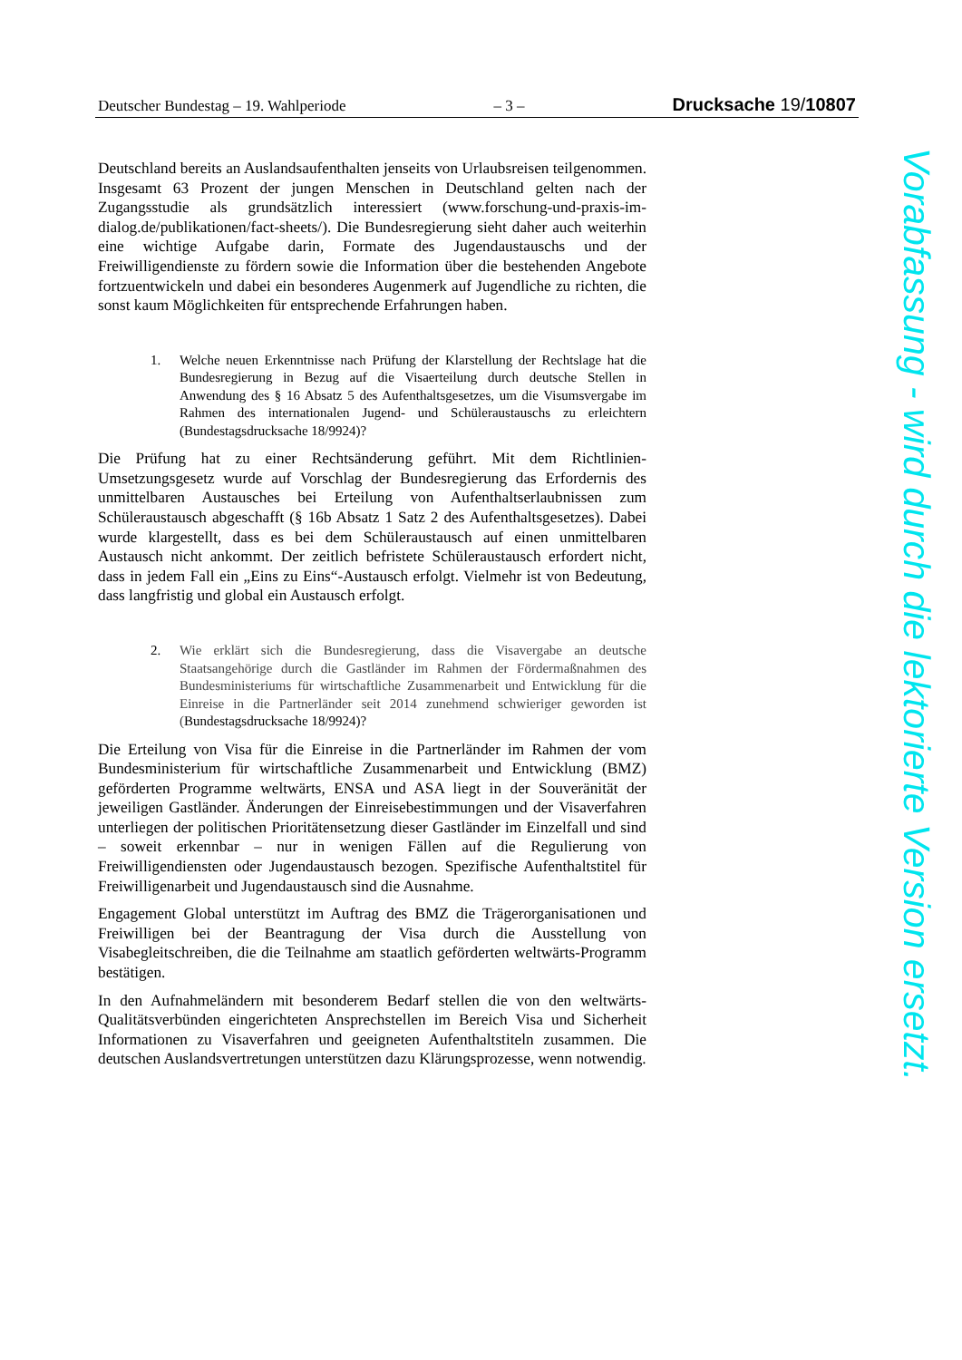Deutscher Bundestag – 19. Wahlperiode – 3 – Drucksache 19/10807
Deutschland bereits an Auslandsaufenthalten jenseits von Urlaubsreisen teilgenommen. Insgesamt 63 Prozent der jungen Menschen in Deutschland gelten nach der Zugangsstudie als grundsätzlich interessiert (www.forschung-und-praxis-im-dialog.de/publikationen/fact-sheets/). Die Bundesregierung sieht daher auch weiterhin eine wichtige Aufgabe darin, Formate des Jugendaustauschs und der Freiwilligendienste zu fördern sowie die Information über die bestehenden Angebote fortzuentwickeln und dabei ein besonderes Augenmerk auf Jugendliche zu richten, die sonst kaum Möglichkeiten für entsprechende Erfahrungen haben.
1. Welche neuen Erkenntnisse nach Prüfung der Klarstellung der Rechtslage hat die Bundesregierung in Bezug auf die Visaerteilung durch deutsche Stellen in Anwendung des § 16 Absatz 5 des Aufenthaltsgesetzes, um die Visumsvergabe im Rahmen des internationalen Jugend- und Schüleraustauschs zu erleichtern (Bundestagsdrucksache 18/9924)?
Die Prüfung hat zu einer Rechtsänderung geführt. Mit dem Richtlinien-Umsetzungsgesetz wurde auf Vorschlag der Bundesregierung das Erfordernis des unmittelbaren Austausches bei Erteilung von Aufenthaltserlaubnissen zum Schüleraustausch abgeschafft (§ 16b Absatz 1 Satz 2 des Aufenthaltsgesetzes). Dabei wurde klargestellt, dass es bei dem Schüleraustausch auf einen unmittelbaren Austausch nicht ankommt. Der zeitlich befristete Schüleraustausch erfordert nicht, dass in jedem Fall ein „Eins zu Eins“-Austausch erfolgt. Vielmehr ist von Bedeutung, dass langfristig und global ein Austausch erfolgt.
2. Wie erklärt sich die Bundesregierung, dass die Visavergabe an deutsche Staatsangehörige durch die Gastländer im Rahmen der Fördermaßnahmen des Bundesministeriums für wirtschaftliche Zusammenarbeit und Entwicklung für die Einreise in die Partnerländer seit 2014 zunehmend schwieriger geworden ist (Bundestagsdrucksache 18/9924)?
Die Erteilung von Visa für die Einreise in die Partnerländer im Rahmen der vom Bundesministerium für wirtschaftliche Zusammenarbeit und Entwicklung (BMZ) geförderten Programme weltwärts, ENSA und ASA liegt in der Souveränität der jeweiligen Gastländer. Änderungen der Einreisebestimmungen und der Visaverfahren unterliegen der politischen Prioritätensetzung dieser Gastländer im Einzelfall und sind – soweit erkennbar – nur in wenigen Fällen auf die Regulierung von Freiwilligendiensten oder Jugendaustausch bezogen. Spezifische Aufenthaltstitel für Freiwilligenarbeit und Jugendaustausch sind die Ausnahme.
Engagement Global unterstützt im Auftrag des BMZ die Trägerorganisationen und Freiwilligen bei der Beantragung der Visa durch die Ausstellung von Visabegleitschreiben, die die Teilnahme am staatlich geförderten weltwärts-Programm bestätigen.
In den Aufnahmeländern mit besonderem Bedarf stellen die von den weltwärts-Qualitätsverbünden eingerichteten Ansprechstellen im Bereich Visa und Sicherheit Informationen zu Visaverfahren und geeigneten Aufenthaltstiteln zusammen. Die deutschen Auslandsvertretungen unterstützen dazu Klärungsprozesse, wenn notwendig.
Vorabfassung - wird durch die lektorierte Version ersetzt.